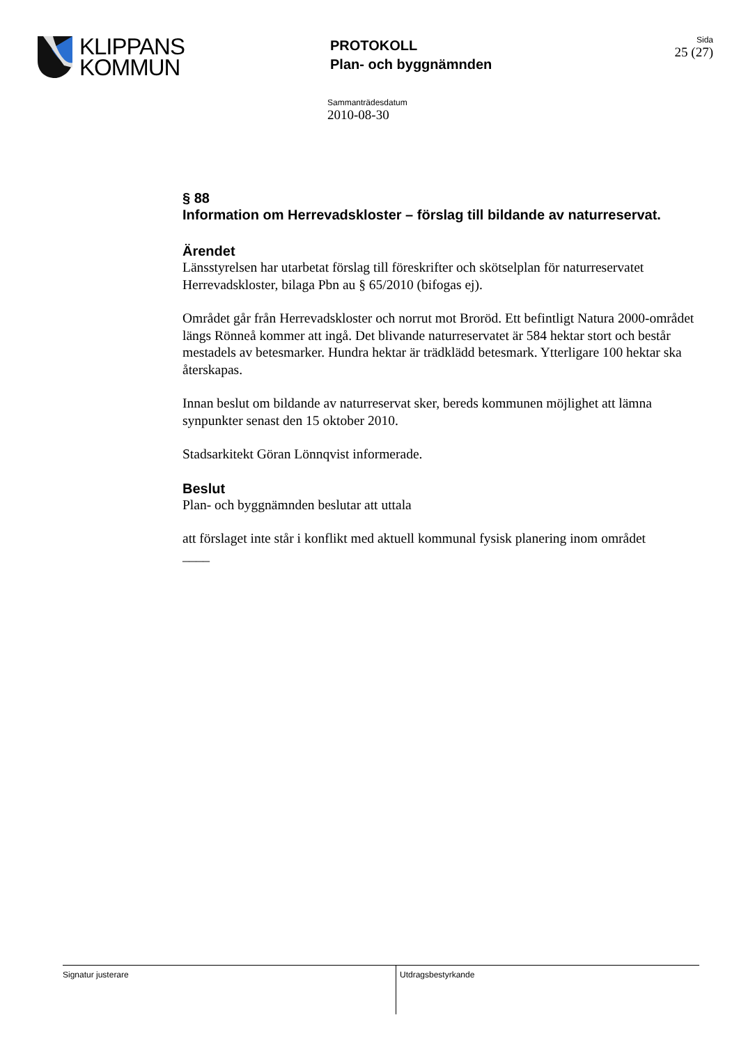KLIPPANS
KOMMUN
PROTOKOLL
Plan- och byggnämnden
Sida
25 (27)
Sammanträdesdatum
2010-08-30
§ 88
Information om Herrevadskloster – förslag till bildande av naturreservat.
Ärendet
Länsstyrelsen har utarbetat förslag till föreskrifter och skötselplan för naturreservatet Herrevadskloster, bilaga Pbn au § 65/2010 (bifogas ej).
Området går från Herrevadskloster och norrut mot Broröd. Ett befintligt Natura 2000-området längs Rönneå kommer att ingå. Det blivande naturreservatet är 584 hektar stort och består mestadels av betesmarker. Hundra hektar är trädklädd betesmark. Ytterligare 100 hektar ska återskapas.
Innan beslut om bildande av naturreservat sker, bereds kommunen möjlighet att lämna synpunkter senast den 15 oktober 2010.
Stadsarkitekt Göran Lönnqvist informerade.
Beslut
Plan- och byggnämnden beslutar att uttala
att förslaget inte står i konflikt med aktuell kommunal fysisk planering inom området
____
Signatur justerare Utdragsbestyrkande